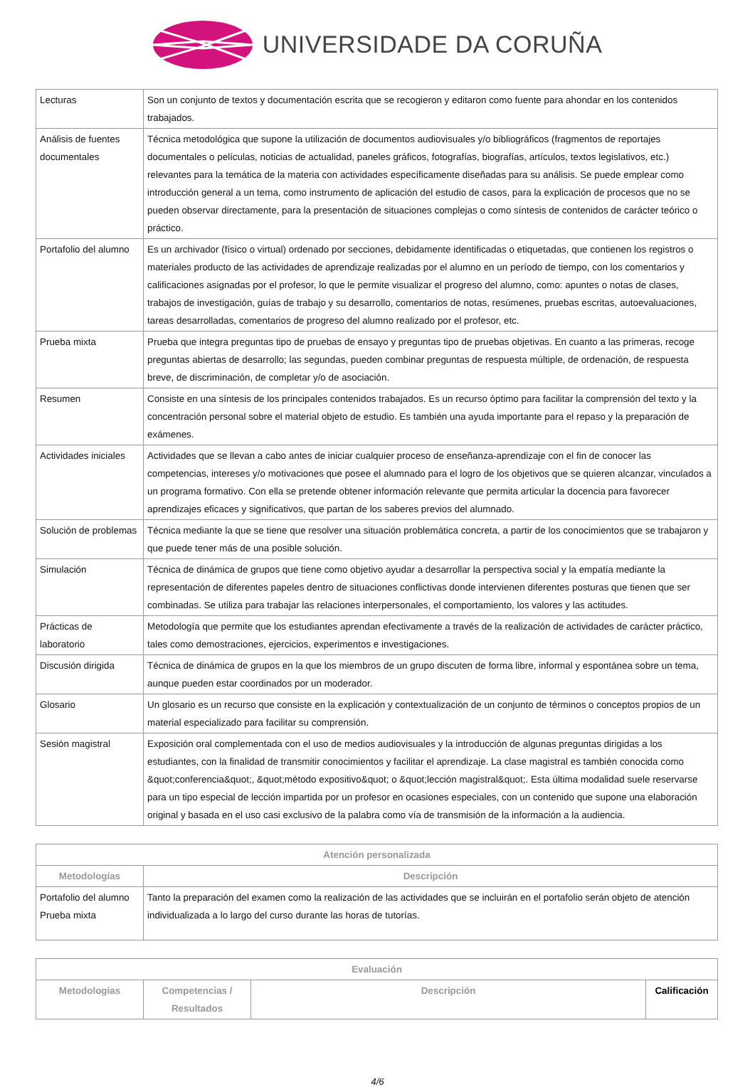UNIVERSIDADE DA CORUÑA
| Lecturas | Son un conjunto de textos y documentación escrita que se recogieron y editaron como fuente para ahondar en los contenidos trabajados. |
| Análisis de fuentes documentales | Técnica metodológica que supone la utilización de documentos audiovisuales y/o bibliográficos (fragmentos de reportajes documentales o películas, noticias de actualidad, paneles gráficos, fotografías, biografías, artículos, textos legislativos, etc.) relevantes para la temática de la materia con actividades específicamente diseñadas para su análisis. Se puede emplear como introducción general a un tema, como instrumento de aplicación del estudio de casos, para la explicación de procesos que no se pueden observar directamente, para la presentación de situaciones complejas o como síntesis de contenidos de carácter teórico o práctico. |
| Portafolio del alumno | Es un archivador (físico o virtual) ordenado por secciones, debidamente identificadas o etiquetadas, que contienen los registros o materiales producto de las actividades de aprendizaje realizadas por el alumno en un período de tiempo, con los comentarios y calificaciones asignadas por el profesor, lo que le permite visualizar el progreso del alumno, como: apuntes o notas de clases, trabajos de investigación, guías de trabajo y su desarrollo, comentarios de notas, resúmenes, pruebas escritas, autoevaluaciones, tareas desarrolladas, comentarios de progreso del alumno realizado por el profesor, etc. |
| Prueba mixta | Prueba que integra preguntas tipo de pruebas de ensayo y preguntas tipo de pruebas objetivas. En cuanto a las primeras, recoge preguntas abiertas de desarrollo; las segundas, pueden combinar preguntas de respuesta múltiple, de ordenación, de respuesta breve, de discriminación, de completar y/o de asociación. |
| Resumen | Consiste en una síntesis de los principales contenidos trabajados. Es un recurso óptimo para facilitar la comprensión del texto y la concentración personal sobre el material objeto de estudio. Es también una ayuda importante para el repaso y la preparación de exámenes. |
| Actividades iniciales | Actividades que se llevan a cabo antes de iniciar cualquier proceso de enseñanza-aprendizaje con el fin de conocer las competencias, intereses y/o motivaciones que posee el alumnado para el logro de los objetivos que se quieren alcanzar, vinculados a un programa formativo. Con ella se pretende obtener información relevante que permita articular la docencia para favorecer aprendizajes eficaces y significativos, que partan de los saberes previos del alumnado. |
| Solución de problemas | Técnica mediante la que se tiene que resolver una situación problemática concreta, a partir de los conocimientos que se trabajaron y que puede tener más de una posible solución. |
| Simulación | Técnica de dinámica de grupos que tiene como objetivo ayudar a desarrollar la perspectiva social y la empatía mediante la representación de diferentes papeles dentro de situaciones conflictivas donde intervienen diferentes posturas que tienen que ser combinadas. Se utiliza para trabajar las relaciones interpersonales, el comportamiento, los valores y las actitudes. |
| Prácticas de laboratorio | Metodología que permite que los estudiantes aprendan efectivamente a través de la realización de actividades de carácter práctico, tales como demostraciones, ejercicios, experimentos e investigaciones. |
| Discusión dirigida | Técnica de dinámica de grupos en la que los miembros de un grupo discuten de forma libre, informal y espontánea sobre un tema, aunque pueden estar coordinados por un moderador. |
| Glosario | Un glosario es un recurso que consiste en la explicación y contextualización de un conjunto de términos o conceptos propios de un material especializado para facilitar su comprensión. |
| Sesión magistral | Exposición oral complementada con el uso de medios audiovisuales y la introducción de algunas preguntas dirigidas a los estudiantes, con la finalidad de transmitir conocimientos y facilitar el aprendizaje. La clase magistral es también conocida como &quot;conferencia&quot;, &quot;método expositivo&quot; o &quot;lección magistral&quot;. Esta última modalidad suele reservarse para un tipo especial de lección impartida por un profesor en ocasiones especiales, con un contenido que supone una elaboración original y basada en el uso casi exclusivo de la palabra como vía de transmisión de la información a la audiencia. |
| Atención personalizada | |
| --- | --- |
| Metodologías | Descripción |
| Portafolio del alumno Prueba mixta | Tanto la preparación del examen como la realización de las actividades que se incluirán en el portafolio serán objeto de atención individualizada a lo largo del curso durante las horas de tutorías. |
| Evaluación | | | |
| --- | --- | --- | --- |
| Metodologías | Competencias / Resultados | Descripción | Calificación |
4/6